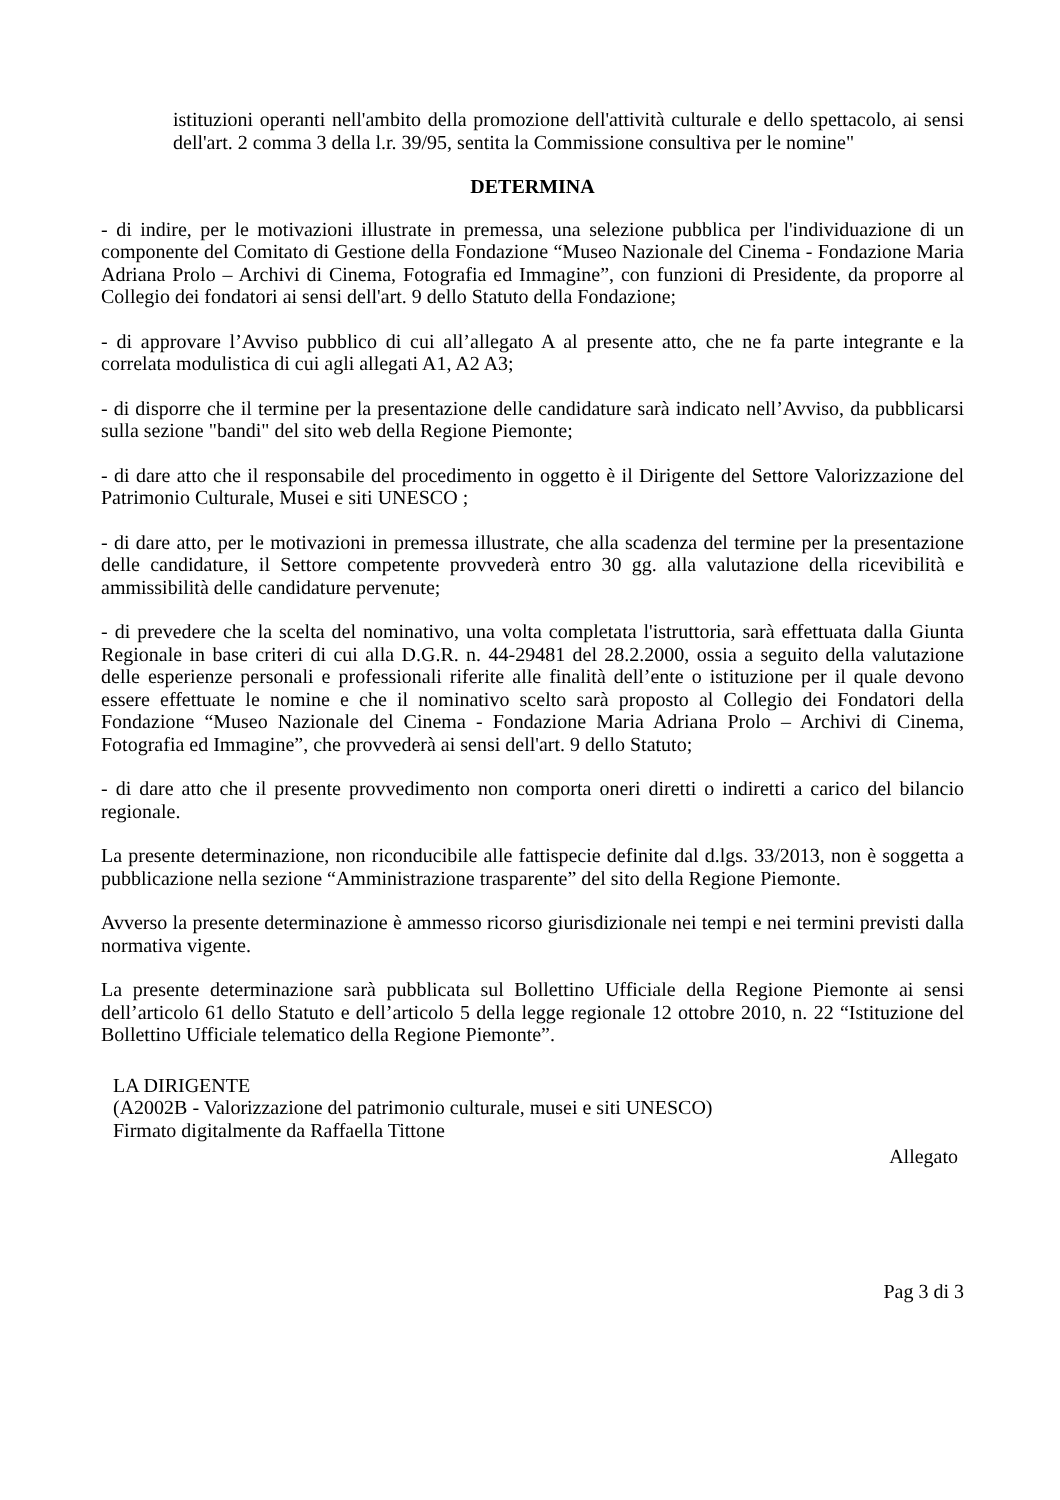istituzioni operanti nell'ambito della promozione dell'attività culturale e dello spettacolo, ai sensi dell'art. 2 comma 3 della l.r. 39/95, sentita la Commissione consultiva per le nomine"
DETERMINA
- di indire, per le motivazioni illustrate in premessa, una selezione pubblica per l'individuazione di un componente del Comitato di Gestione della Fondazione “Museo Nazionale del Cinema - Fondazione Maria Adriana Prolo – Archivi di Cinema, Fotografia ed Immagine”, con funzioni di Presidente, da proporre al Collegio dei fondatori ai sensi dell'art. 9 dello Statuto della Fondazione;
- di approvare l’Avviso pubblico di cui all’allegato A al presente atto, che ne fa parte integrante e la correlata modulistica di cui agli allegati A1, A2 A3;
- di disporre che il termine per la presentazione delle candidature sarà indicato nell’Avviso, da pubblicarsi sulla sezione "bandi" del sito web della Regione Piemonte;
- di dare atto che il responsabile del procedimento in oggetto è il Dirigente del Settore Valorizzazione del Patrimonio Culturale, Musei e siti UNESCO ;
- di dare atto, per le motivazioni in premessa illustrate, che alla scadenza del termine per la presentazione delle candidature, il Settore competente provvederà entro 30 gg. alla valutazione della ricevibilità e ammissibilità delle candidature pervenute;
- di prevedere che la scelta del nominativo, una volta completata l'istruttoria, sarà effettuata dalla Giunta Regionale in base criteri di cui alla D.G.R. n. 44-29481 del 28.2.2000, ossia a seguito della valutazione delle esperienze personali e professionali riferite alle finalità dell’ente o istituzione per il quale devono essere effettuate le nomine e che il nominativo scelto sarà proposto al Collegio dei Fondatori della Fondazione “Museo Nazionale del Cinema - Fondazione Maria Adriana Prolo – Archivi di Cinema, Fotografia ed Immagine”, che provvederà ai sensi dell'art. 9 dello Statuto;
- di dare atto che il presente provvedimento non comporta oneri diretti o indiretti a carico del bilancio regionale.
La presente determinazione, non riconducibile alle fattispecie definite dal d.lgs. 33/2013, non è soggetta a pubblicazione nella sezione “Amministrazione trasparente” del sito della Regione Piemonte.
Avverso la presente determinazione è ammesso ricorso giurisdizionale nei tempi e nei termini previsti dalla normativa vigente.
La presente determinazione sarà pubblicata sul Bollettino Ufficiale della Regione Piemonte ai sensi dell’articolo 61 dello Statuto e dell’articolo 5 della legge regionale 12 ottobre 2010, n. 22 “Istituzione del Bollettino Ufficiale telematico della Regione Piemonte”.
LA DIRIGENTE
(A2002B - Valorizzazione del patrimonio culturale, musei e siti UNESCO)
Firmato digitalmente da Raffaella Tittone
Allegato
Pag 3 di 3